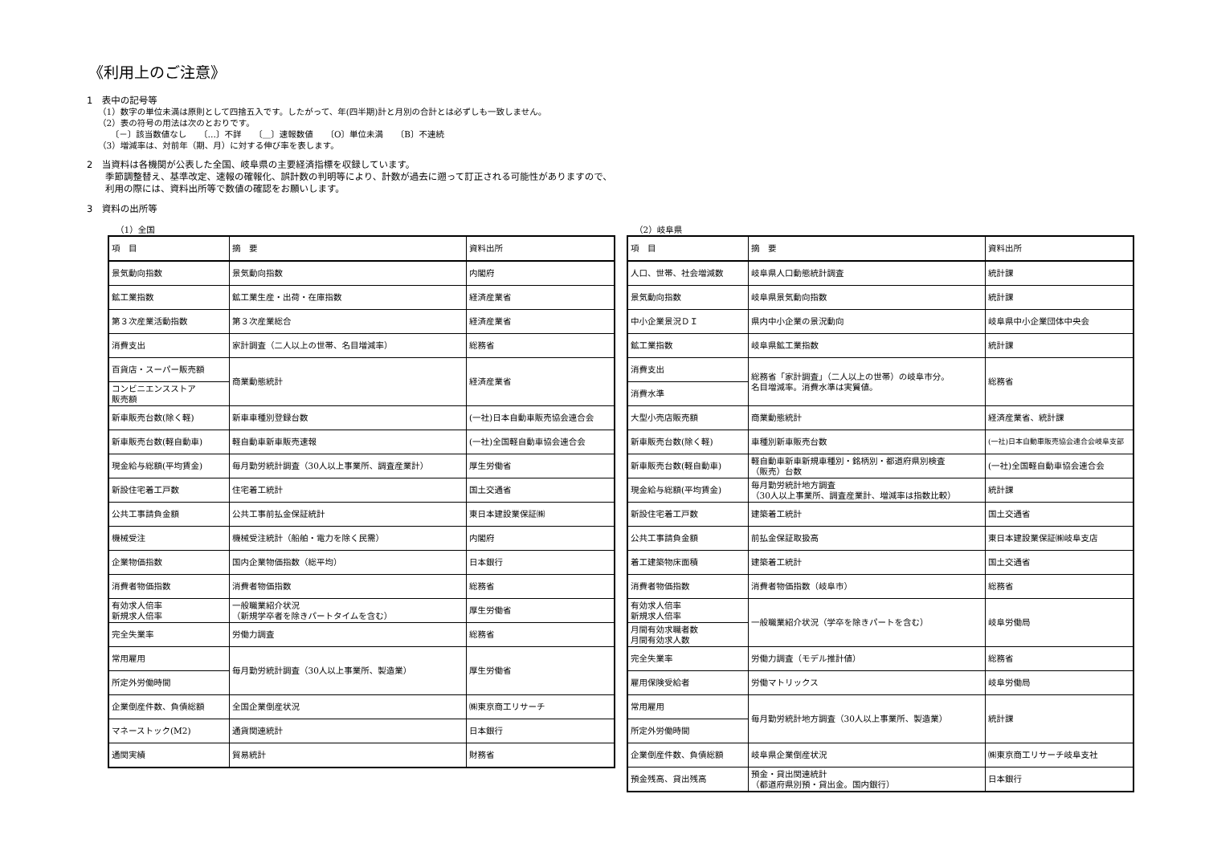《利用上のご注意》
1　表中の記号等
（1）数字の単位未満は原則として四捨五入です。したがって、年(四半期)計と月別の合計とは必ずしも一致しません。
（2）表の符号の用法は次のとおりです。
　　〔－〕該当数値なし　　〔…〕不詳　　〔＿〕速報数値　　〔O〕単位未満　　〔B〕不連続
（3）増減率は、対前年（期、月）に対する伸び率を表します。
2　当資料は各機関が公表した全国、岐阜県の主要経済指標を収録しています。
　　季節調整替え、基準改定、速報の確報化、誤計数の判明等により、計数が過去に遡って訂正される可能性がありますので、
　　利用の際には、資料出所等で数値の確認をお願いします。
3　資料の出所等
（1）全国
| 項 目 | 摘 要 | 資料出所 |
| 景気動向指数 | 景気動向指数 | 内閣府 |
| 鉱工業指数 | 鉱工業生産・出荷・在庫指数 | 経済産業省 |
| 第３次産業活動指数 | 第３次産業総合 | 経済産業省 |
| 消費支出 | 家計調査（二人以上の世帯、名目増減率） | 総務省 |
| 百貨店・スーパー販売額 | 商業動態統計 | 経済産業省 |
| コンビニエンスストア 販売額 | | |
| 新車販売台数(除く軽) | 新車車種別登録台数 | (一社)日本自動車販売協会連合会 |
| 新車販売台数(軽自動車) | 軽自動車新車販売速報 | (一社)全国軽自動車協会連合会 |
| 現金給与総額(平均賃金) | 毎月勤労統計調査（30人以上事業所、調査産業計） | 厚生労働省 |
| 新設住宅着工戸数 | 住宅着工統計 | 国土交通省 |
| 公共工事請負金額 | 公共工事前払金保証統計 | 東日本建設業保証㈱ |
| 機械受注 | 機械受注統計（船舶・電力を除く民需） | 内閣府 |
| 企業物価指数 | 国内企業物価指数（総平均） | 日本銀行 |
| 消費者物価指数 | 消費者物価指数 | 総務省 |
| 有効求人倍率 新規求人倍率 | 一般職業紹介状況 （新規学卒者を除きパートタイムを含む） | 厚生労働省 |
| 完全失業率 | 労働力調査 | 総務省 |
| 常用雇用 | 毎月勤労統計調査（30人以上事業所、製造業） | 厚生労働省 |
| 所定外労働時間 | | |
| 企業倒産件数、負債総額 | 全国企業倒産状況 | ㈱東京商工リサーチ |
| マネーストック(M2) | 通貨関連統計 | 日本銀行 |
| 通関実績 | 貿易統計 | 財務省 |
（2）岐阜県
| 項 目 | 摘 要 | 資料出所 |
| 人口、世帯、社会増減数 | 岐阜県人口動態統計調査 | 統計課 |
| 景気動向指数 | 岐阜県景気動向指数 | 統計課 |
| 中小企業景況ＤＩ | 県内中小企業の景況動向 | 岐阜県中小企業団体中央会 |
| 鉱工業指数 | 岐阜県鉱工業指数 | 統計課 |
| 消費支出 | 総務省「家計調査」（二人以上の世帯）の岐阜市分。 名目増減率。消費水準は実質値。 | 総務省 |
| 消費水準 | | |
| 大型小売店販売額 | 商業動態統計 | 経済産業省、統計課 |
| 新車販売台数(除く軽) | 車種別新車販売台数 | (一社)日本自動車販売協会連合会岐阜支部 |
| 新車販売台数(軽自動車) | 軽自動車新車新規車種別・銘柄別・都道府県別検査 （販売）台数 | (一社)全国軽自動車協会連合会 |
| 現金給与総額(平均賃金) | 毎月勤労統計地方調査 （30人以上事業所、調査産業計、増減率は指数比較） | 統計課 |
| 新設住宅着工戸数 | 建築着工統計 | 国土交通省 |
| 公共工事請負金額 | 前払金保証取扱高 | 東日本建設業保証㈱岐阜支店 |
| 着工建築物床面積 | 建築着工統計 | 国土交通省 |
| 消費者物価指数 | 消費者物価指数（岐阜市） | 総務省 |
| 有効求人倍率 新規求人倍率 | 一般職業紹介状況（学卒を除きパートを含む） | 岐阜労働局 |
| 月間有効求職者数 月間有効求人数 | | |
| 完全失業率 | 労働力調査（モデル推計値） | 総務省 |
| 雇用保険受給者 | 労働マトリックス | 岐阜労働局 |
| 常用雇用 | 毎月勤労統計地方調査（30人以上事業所、製造業） | 統計課 |
| 所定外労働時間 | | |
| 企業倒産件数、負債総額 | 岐阜県企業倒産状況 | ㈱東京商工リサーチ岐阜支社 |
| 預金残高、貸出残高 | 預金・貸出関連統計 （都道府県別預・貸出金。国内銀行） | 日本銀行 |